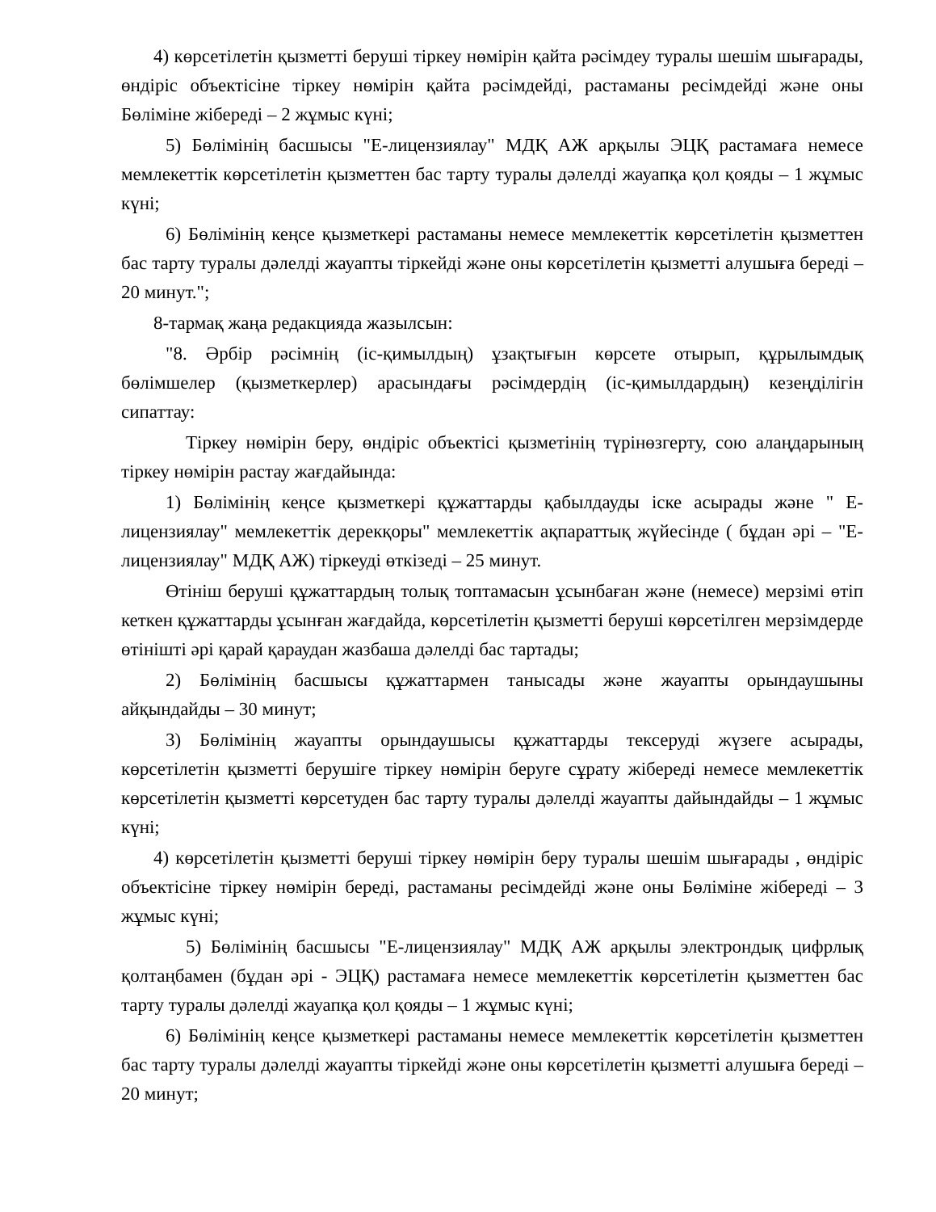4) көрсетілетін қызметті беруші тіркеу нөмірін қайта рәсімдеу туралы шешім шығарады, өндіріс объектісіне тіркеу нөмірін қайта рәсімдейді, растаманы ресімдейді және оны Бөліміне жібереді – 2 жұмыс күні;
5) Бөлімінің басшысы "Е-лицензиялау" МДҚ АЖ арқылы ЭЦҚ растамаға немесе мемлекеттік көрсетілетін қызметтен бас тарту туралы дәлелді жауапқа қол қояды – 1 жұмыс күні;
6) Бөлімінің кеңсе қызметкері растаманы немесе мемлекеттік көрсетілетін қызметтен бас тарту туралы дәлелді жауапты тіркейді және оны көрсетілетін қызметті алушыға береді – 20 минут.";
8-тармақ жаңа редакцияда жазылсын:
"8. Әрбір рәсімнің (іс-қимылдың) ұзақтығын көрсете отырып, құрылымдық бөлімшелер (қызметкерлер) арасындағы рәсімдердің (іс-қимылдардың) кезеңділігін сипаттау:
Тіркеу нөмірін беру, өндіріс объектісі қызметінің түрінөзгерту, сою алаңдарының тіркеу нөмірін растау жағдайында:
1) Бөлімінің кеңсе қызметкері құжаттарды қабылдауды іске асырады және " Е-лицензиялау" мемлекеттік дерекқоры" мемлекеттік ақпараттық жүйесінде ( бұдан әрі – "Е-лицензиялау" МДҚ АЖ) тіркеуді өткізеді – 25 минут.
Өтініш беруші құжаттардың толық топтамасын ұсынбаған және (немесе) мерзімі өтіп кеткен құжаттарды ұсынған жағдайда, көрсетілетін қызметті беруші көрсетілген мерзімдерде өтінішті әрі қарай қараудан жазбаша дәлелді бас тартады;
2) Бөлімінің басшысы құжаттармен танысады және жауапты орындаушыны айқындайды – 30 минут;
3) Бөлімінің жауапты орындаушысы құжаттарды тексеруді жүзеге асырады, көрсетілетін қызметті берушіге тіркеу нөмірін беруге сұрату жібереді немесе мемлекеттік көрсетілетін қызметті көрсетуден бас тарту туралы дәлелді жауапты дайындайды – 1 жұмыс күні;
4) көрсетілетін қызметті беруші тіркеу нөмірін беру туралы шешім шығарады , өндіріс объектісіне тіркеу нөмірін береді, растаманы ресімдейді және оны Бөліміне жібереді – 3 жұмыс күні;
5) Бөлімінің басшысы "Е-лицензиялау" МДҚ АЖ арқылы электрондық цифрлық қолтаңбамен (бұдан әрі - ЭЦҚ) растамаға немесе мемлекеттік көрсетілетін қызметтен бас тарту туралы дәлелді жауапқа қол қояды – 1 жұмыс күні;
6) Бөлімінің кеңсе қызметкері растаманы немесе мемлекеттік көрсетілетін қызметтен бас тарту туралы дәлелді жауапты тіркейді және оны көрсетілетін қызметті алушыға береді – 20 минут;